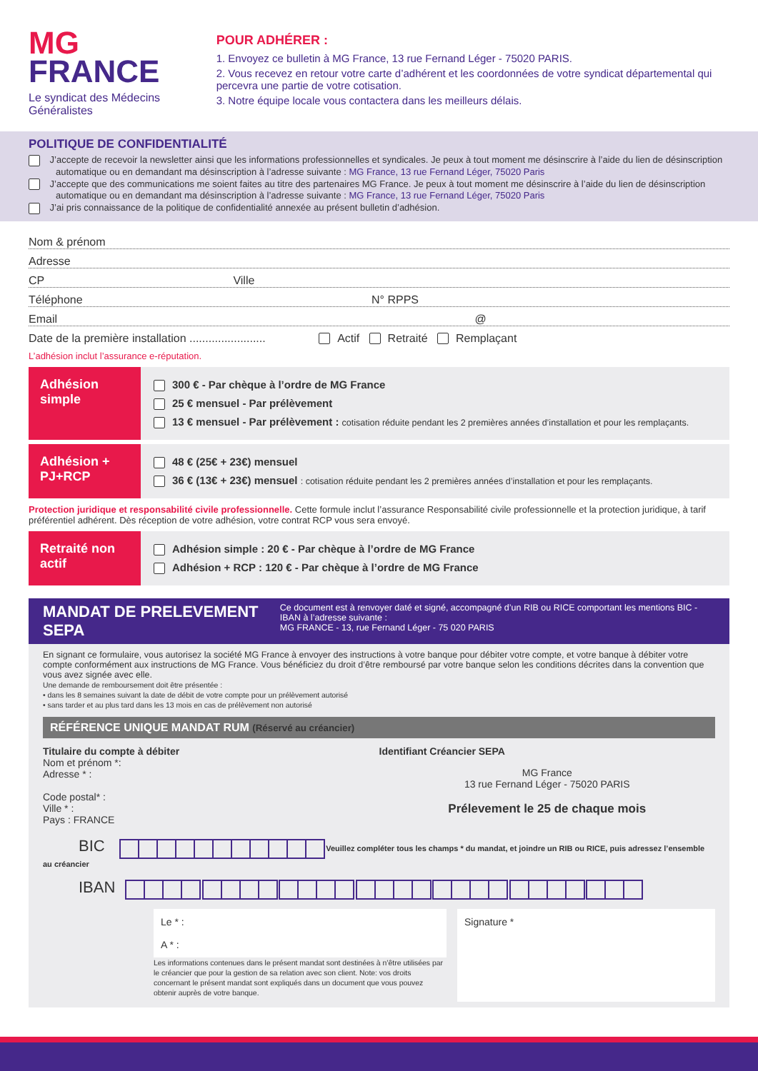MG
FRANCE
Le syndicat des Médecins
Généralistes
POUR ADHÉRER :
1. Envoyez ce bulletin à MG France, 13 rue Fernand Léger - 75020 PARIS.
2. Vous recevez en retour votre carte d’adhérent et les coordonnées de votre syndicat départemental qui percevra une partie de votre cotisation.
3. Notre équipe locale vous contactera dans les meilleurs délais.
POLITIQUE DE CONFIDENTIALITÉ
J’accepte de recevoir la newsletter ainsi que les informations professionnelles et syndicales. Je peux à tout moment me désinscrire à l’aide du lien de désinscription automatique ou en demandant ma désinscription à l’adresse suivante : MG France, 13 rue Fernand Léger, 75020 Paris
J’accepte que des communications me soient faites au titre des partenaires MG France. Je peux à tout moment me désinscrire à l’aide du lien de désinscription automatique ou en demandant ma désinscription à l’adresse suivante : MG France, 13 rue Fernand Léger, 75020 Paris
J’ai pris connaissance de la politique de confidentialité annexée au présent bulletin d’adhésion.
Nom & prénom
Adresse
CP Ville
Téléphone N° RPPS
Email @
Date de la première installation ........................ Actif Retraité Remplaçant
L’adhésion inclut l’assurance e-réputation.
Adhésion simple
300 € - Par chèque à l’ordre de MG France
25 € mensuel - Par prélèvement
13 € mensuel - Par prélèvement : cotisation réduite pendant les 2 premières années d’installation et pour les remplaçants.
Adhésion + PJ+RCP
48 € (25€ + 23€) mensuel
36 € (13€ + 23€) mensuel : cotisation réduite pendant les 2 premières années d’installation et pour les remplaçants.
Protection juridique et responsabilité civile professionnelle. Cette formule inclut l’assurance Responsabilité civile professionnelle et la protection juridique, à tarif préférentiel adhérent. Dès réception de votre adhésion, votre contrat RCP vous sera envoyé.
Retraité non actif
Adhésion simple : 20 € - Par chèque à l’ordre de MG France
Adhésion + RCP : 120 € - Par chèque à l’ordre de MG France
MANDAT DE PRELEVEMENT SEPA
Ce document est à renvoyer daté et signé, accompagné d’un RIB ou RICE comportant les mentions BIC -IBAN à l’adresse suivante :
MG FRANCE - 13, rue Fernand Léger - 75 020 PARIS
En signant ce formulaire, vous autorisez la société MG France à envoyer des instructions à votre banque pour débiter votre compte, et votre banque à débiter votre compte conformément aux instructions de MG France. Vous bénéficiez du droit d’être remboursé par votre banque selon les conditions décrites dans la convention que vous avez signée avec elle.
Une demande de remboursement doit être présentée :
• dans les 8 semaines suivant la date de débit de votre compte pour un prélèvement autorisé
• sans tarder et au plus tard dans les 13 mois en cas de prélèvement non autorisé
RÉFÉRENCE UNIQUE MANDAT RUM (Réservé au créancier)
Titulaire du compte à débiter
Nom et prénom *:
Adresse * :
Code postal* :
Ville * :
Pays : FRANCE
Identifiant Créancier SEPA
MG France
13 rue Fernand Léger - 75020 PARIS
Prélevement le 25 de chaque mois
BIC Veuillez compléter tous les champs * du mandat, et joindre un RIB ou RICE, puis adressez l’ensemble au créancier
IBAN
Le * :
A * :
Les informations contenues dans le présent mandat sont destinées à n’être utilisées par le créancier que pour la gestion de sa relation avec son client. Note: vos droits concernant le présent mandat sont expliqués dans un document que vous pouvez obtenir auprès de votre banque.
Signature *